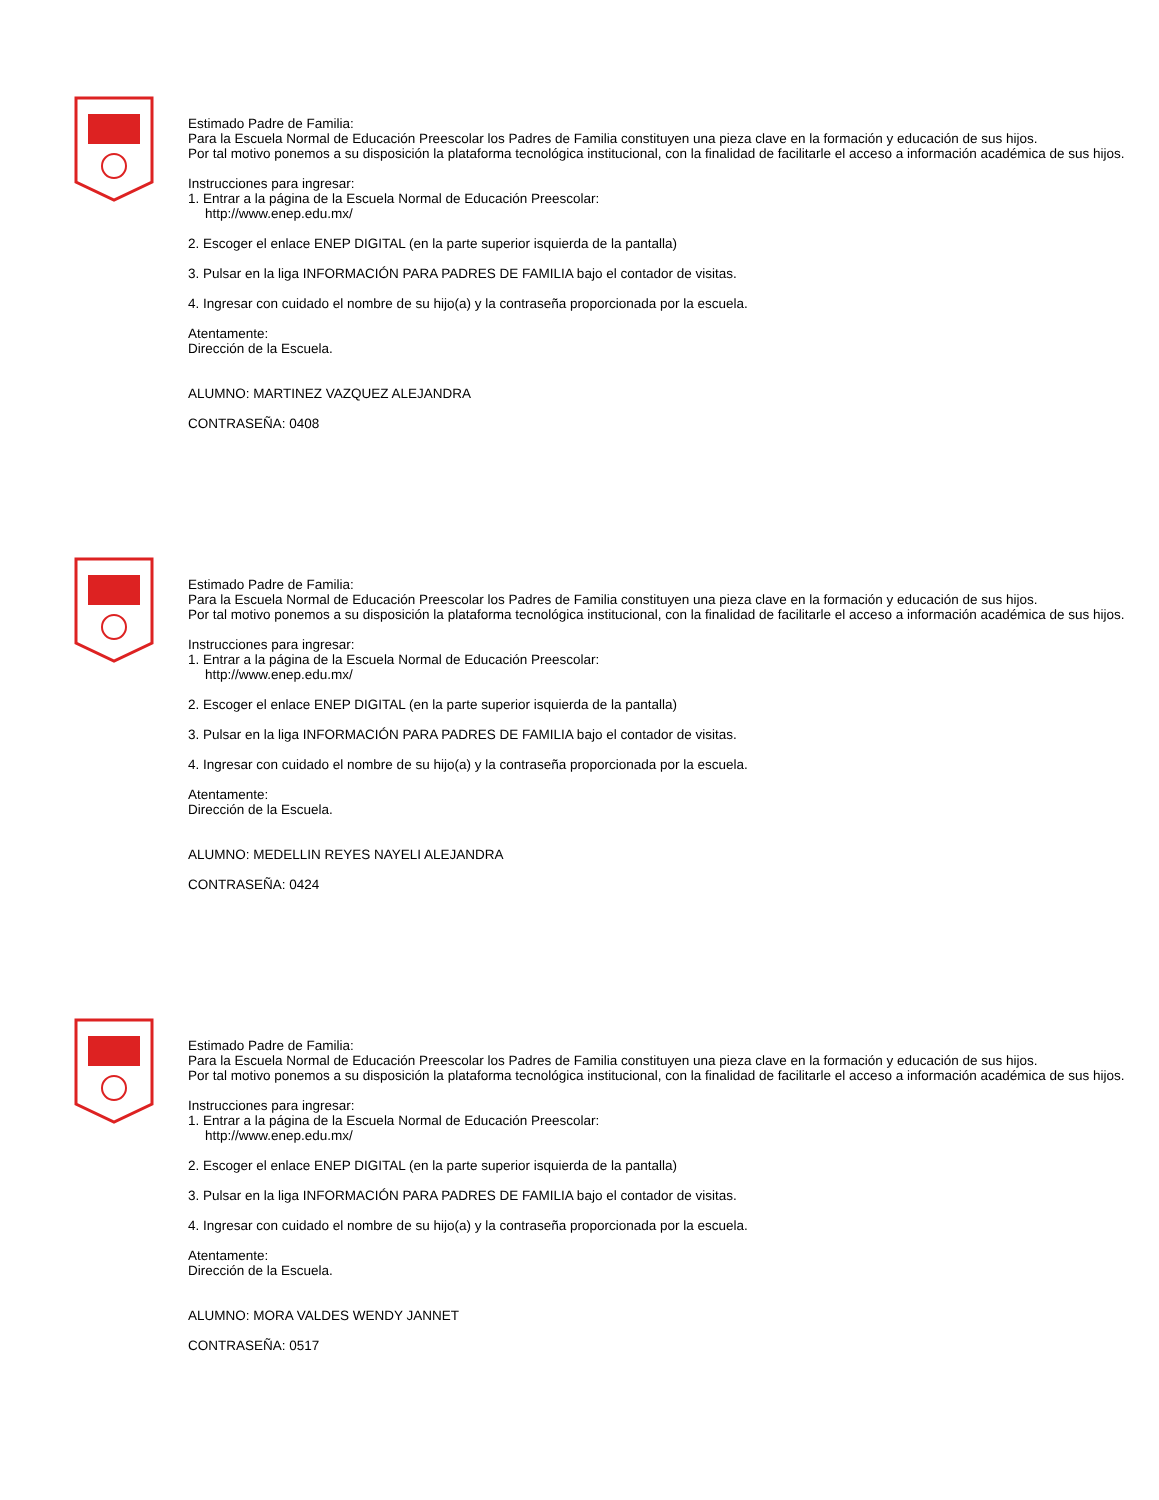Estimado Padre de Familia:
Para la Escuela Normal de Educación Preescolar los Padres de Familia constituyen una pieza clave en la formación y educación de sus hijos.
Por tal motivo ponemos a su disposición la plataforma tecnológica institucional, con la finalidad de facilitarle el acceso a información académica de sus hijos.
Instrucciones para ingresar:
1. Entrar a la página de la Escuela Normal de Educación Preescolar:
http://www.enep.edu.mx/
2. Escoger el enlace ENEP DIGITAL (en la parte superior isquierda de la pantalla)
3. Pulsar en la liga INFORMACIÓN PARA PADRES DE FAMILIA bajo el contador de visitas.
4. Ingresar con cuidado el nombre de su hijo(a) y la contraseña proporcionada por la escuela.
Atentamente:
Dirección de la Escuela.
ALUMNO: MARTINEZ VAZQUEZ ALEJANDRA
CONTRASEÑA: 0408
Estimado Padre de Familia:
Para la Escuela Normal de Educación Preescolar los Padres de Familia constituyen una pieza clave en la formación y educación de sus hijos.
Por tal motivo ponemos a su disposición la plataforma tecnológica institucional, con la finalidad de facilitarle el acceso a información académica de sus hijos.
Instrucciones para ingresar:
1. Entrar a la página de la Escuela Normal de Educación Preescolar:
http://www.enep.edu.mx/
2. Escoger el enlace ENEP DIGITAL (en la parte superior isquierda de la pantalla)
3. Pulsar en la liga INFORMACIÓN PARA PADRES DE FAMILIA bajo el contador de visitas.
4. Ingresar con cuidado el nombre de su hijo(a) y la contraseña proporcionada por la escuela.
Atentamente:
Dirección de la Escuela.
ALUMNO: MEDELLIN REYES NAYELI ALEJANDRA
CONTRASEÑA: 0424
Estimado Padre de Familia:
Para la Escuela Normal de Educación Preescolar los Padres de Familia constituyen una pieza clave en la formación y educación de sus hijos.
Por tal motivo ponemos a su disposición la plataforma tecnológica institucional, con la finalidad de facilitarle el acceso a información académica de sus hijos.
Instrucciones para ingresar:
1. Entrar a la página de la Escuela Normal de Educación Preescolar:
http://www.enep.edu.mx/
2. Escoger el enlace ENEP DIGITAL (en la parte superior isquierda de la pantalla)
3. Pulsar en la liga INFORMACIÓN PARA PADRES DE FAMILIA bajo el contador de visitas.
4. Ingresar con cuidado el nombre de su hijo(a) y la contraseña proporcionada por la escuela.
Atentamente:
Dirección de la Escuela.
ALUMNO: MORA VALDES WENDY JANNET
CONTRASEÑA: 0517